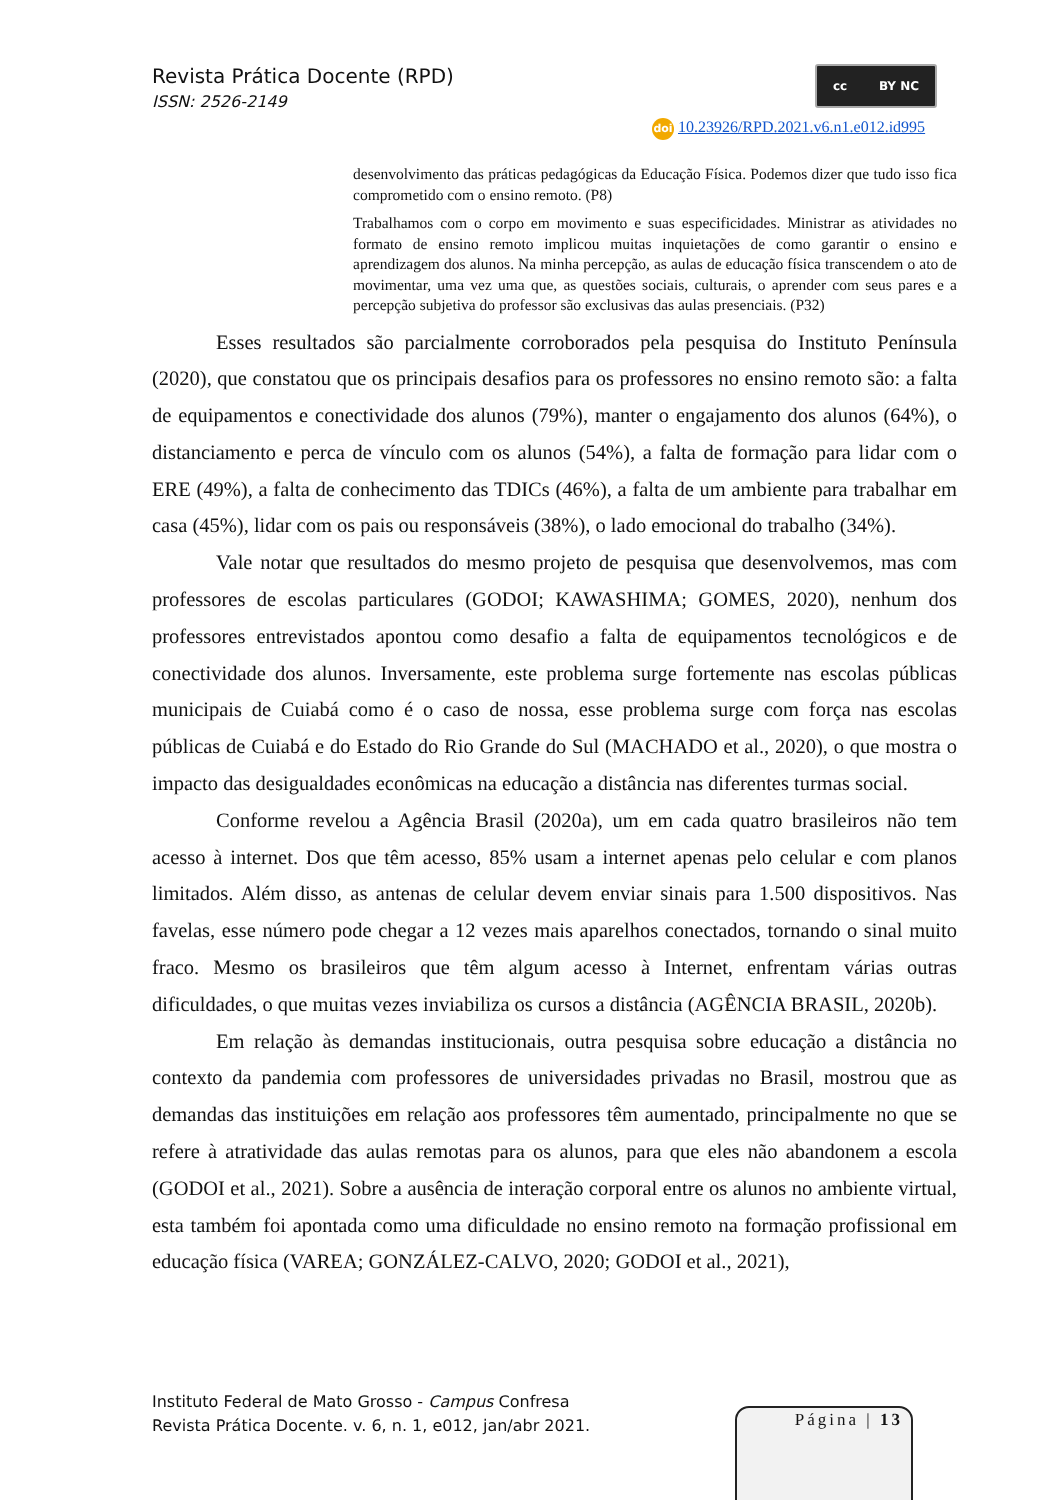Revista Prática Docente (RPD)
ISSN: 2526-2149
cc BY NC
doi 10.23926/RPD.2021.v6.n1.e012.id995
desenvolvimento das práticas pedagógicas da Educação Física. Podemos dizer que tudo isso fica comprometido com o ensino remoto. (P8)
Trabalhamos com o corpo em movimento e suas especificidades. Ministrar as atividades no formato de ensino remoto implicou muitas inquietações de como garantir o ensino e aprendizagem dos alunos. Na minha percepção, as aulas de educação física transcendem o ato de movimentar, uma vez uma que, as questões sociais, culturais, o aprender com seus pares e a percepção subjetiva do professor são exclusivas das aulas presenciais. (P32)
Esses resultados são parcialmente corroborados pela pesquisa do Instituto Península (2020), que constatou que os principais desafios para os professores no ensino remoto são: a falta de equipamentos e conectividade dos alunos (79%), manter o engajamento dos alunos (64%), o distanciamento e perca de vínculo com os alunos (54%), a falta de formação para lidar com o ERE (49%), a falta de conhecimento das TDICs (46%), a falta de um ambiente para trabalhar em casa (45%), lidar com os pais ou responsáveis (38%), o lado emocional do trabalho (34%).
Vale notar que resultados do mesmo projeto de pesquisa que desenvolvemos, mas com professores de escolas particulares (GODOI; KAWASHIMA; GOMES, 2020), nenhum dos professores entrevistados apontou como desafio a falta de equipamentos tecnológicos e de conectividade dos alunos. Inversamente, este problema surge fortemente nas escolas públicas municipais de Cuiabá como é o caso de nossa, esse problema surge com força nas escolas públicas de Cuiabá e do Estado do Rio Grande do Sul (MACHADO et al., 2020), o que mostra o impacto das desigualdades econômicas na educação a distância nas diferentes turmas social.
Conforme revelou a Agência Brasil (2020a), um em cada quatro brasileiros não tem acesso à internet. Dos que têm acesso, 85% usam a internet apenas pelo celular e com planos limitados. Além disso, as antenas de celular devem enviar sinais para 1.500 dispositivos. Nas favelas, esse número pode chegar a 12 vezes mais aparelhos conectados, tornando o sinal muito fraco. Mesmo os brasileiros que têm algum acesso à Internet, enfrentam várias outras dificuldades, o que muitas vezes inviabiliza os cursos a distância (AGÊNCIA BRASIL, 2020b).
Em relação às demandas institucionais, outra pesquisa sobre educação a distância no contexto da pandemia com professores de universidades privadas no Brasil, mostrou que as demandas das instituições em relação aos professores têm aumentado, principalmente no que se refere à atratividade das aulas remotas para os alunos, para que eles não abandonem a escola (GODOI et al., 2021). Sobre a ausência de interação corporal entre os alunos no ambiente virtual, esta também foi apontada como uma dificuldade no ensino remoto na formação profissional em educação física (VAREA; GONZÁLEZ-CALVO, 2020; GODOI et al., 2021),
Instituto Federal de Mato Grosso - Campus Confresa
Revista Prática Docente. v. 6, n. 1, e012, jan/abr 2021.
Página | 13